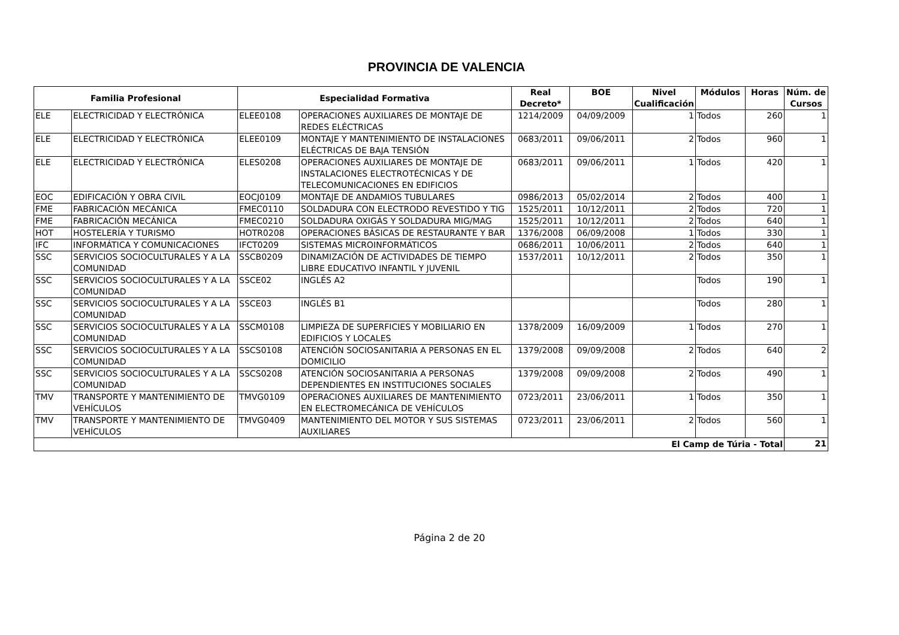PROVINCIA DE VALENCIA
| Familia Profesional | | Especialidad Formativa | | Real Decreto* | BOE | Nivel Cualificación | Módulos | Horas | Núm. de Cursos |
| --- | --- | --- | --- | --- | --- | --- | --- | --- | --- |
| ELE | ELECTRICIDAD Y ELECTRÓNICA | ELEE0108 | OPERACIONES AUXILIARES DE MONTAJE DE REDES ELÉCTRICAS | 1214/2009 | 04/09/2009 | 1 | Todos | 260 | 1 |
| ELE | ELECTRICIDAD Y ELECTRÓNICA | ELEE0109 | MONTAJE Y MANTENIMIENTO DE INSTALACIONES ELÉCTRICAS DE BAJA TENSIÓN | 0683/2011 | 09/06/2011 | 2 | Todos | 960 | 1 |
| ELE | ELECTRICIDAD Y ELECTRÓNICA | ELES0208 | OPERACIONES AUXILIARES DE MONTAJE DE INSTALACIONES ELECTROTÉCNICAS Y DE TELECOMUNICACIONES EN EDIFICIOS | 0683/2011 | 09/06/2011 | 1 | Todos | 420 | 1 |
| EOC | EDIFICACIÓN Y OBRA CIVIL | EOCJ0109 | MONTAJE DE ANDAMIOS TUBULARES | 0986/2013 | 05/02/2014 | 2 | Todos | 400 | 1 |
| FME | FABRICACIÓN MECÁNICA | FMEC0110 | SOLDADURA CON ELECTRODO REVESTIDO Y TIG | 1525/2011 | 10/12/2011 | 2 | Todos | 720 | 1 |
| FME | FABRICACIÓN MECÁNICA | FMEC0210 | SOLDADURA OXIGÁS Y SOLDADURA MIG/MAG | 1525/2011 | 10/12/2011 | 2 | Todos | 640 | 1 |
| HOT | HOSTELERÍA Y TURISMO | HOTR0208 | OPERACIONES BÁSICAS DE RESTAURANTE Y BAR | 1376/2008 | 06/09/2008 | 1 | Todos | 330 | 1 |
| IFC | INFORMÁTICA Y COMUNICACIONES | IFCT0209 | SISTEMAS MICROINFORMÁTICOS | 0686/2011 | 10/06/2011 | 2 | Todos | 640 | 1 |
| SSC | SERVICIOS SOCIOCULTURALES Y A LA COMUNIDAD | SSCB0209 | DINAMIZACIÓN DE ACTIVIDADES DE TIEMPO LIBRE EDUCATIVO INFANTIL Y JUVENIL | 1537/2011 | 10/12/2011 | 2 | Todos | 350 | 1 |
| SSC | SERVICIOS SOCIOCULTURALES Y A LA COMUNIDAD | SSCE02 | INGLÉS A2 | | | | Todos | 190 | 1 |
| SSC | SERVICIOS SOCIOCULTURALES Y A LA COMUNIDAD | SSCE03 | INGLÉS B1 | | | | Todos | 280 | 1 |
| SSC | SERVICIOS SOCIOCULTURALES Y A LA COMUNIDAD | SSCM0108 | LIMPIEZA DE SUPERFICIES Y MOBILIARIO EN EDIFICIOS Y LOCALES | 1378/2009 | 16/09/2009 | 1 | Todos | 270 | 1 |
| SSC | SERVICIOS SOCIOCULTURALES Y A LA COMUNIDAD | SSCS0108 | ATENCIÓN SOCIOSANITARIA A PERSONAS EN EL DOMICILIO | 1379/2008 | 09/09/2008 | 2 | Todos | 640 | 2 |
| SSC | SERVICIOS SOCIOCULTURALES Y A LA COMUNIDAD | SSCS0208 | ATENCIÓN SOCIOSANITARIA A PERSONAS DEPENDIENTES EN INSTITUCIONES SOCIALES | 1379/2008 | 09/09/2008 | 2 | Todos | 490 | 1 |
| TMV | TRANSPORTE Y MANTENIMIENTO DE VEHÍCULOS | TMVG0109 | OPERACIONES AUXILIARES DE MANTENIMIENTO EN ELECTROMECÁNICA DE VEHÍCULOS | 0723/2011 | 23/06/2011 | 1 | Todos | 350 | 1 |
| TMV | TRANSPORTE Y MANTENIMIENTO DE VEHÍCULOS | TMVG0409 | MANTENIMIENTO DEL MOTOR Y SUS SISTEMAS AUXILIARES | 0723/2011 | 23/06/2011 | 2 | Todos | 560 | 1 |
| El Camp de Túria - Total | | | | | | | | | 21 |
Página 2 de 20